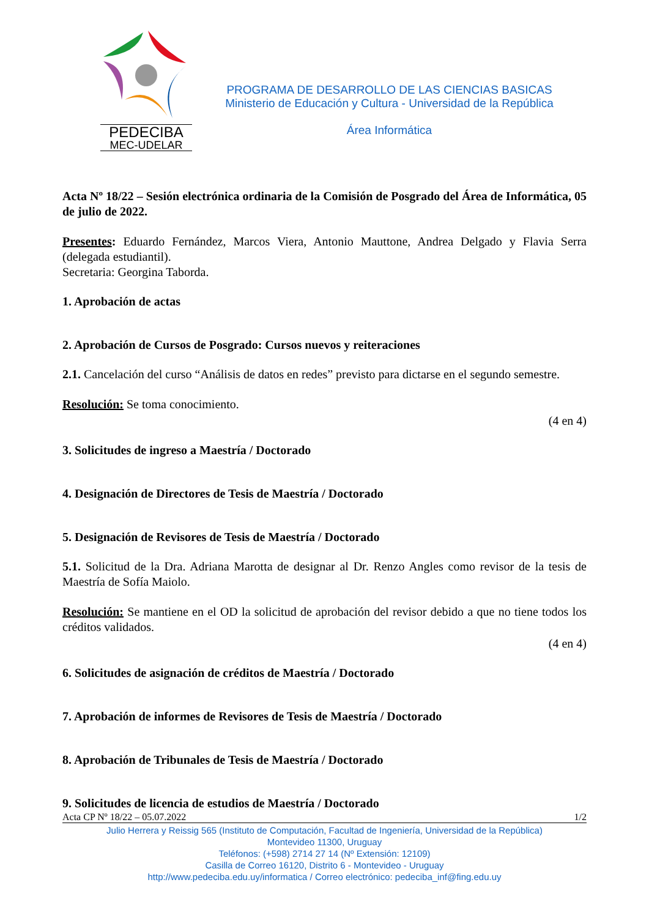PEDECIBA
MEC-UDELAR
PROGRAMA DE DESARROLLO DE LAS CIENCIAS BASICAS
Ministerio de Educación y Cultura - Universidad de la República
Área Informática
Acta Nº 18/22 – Sesión electrónica ordinaria de la Comisión de Posgrado del Área de Informática, 05 de julio de 2022.
Presentes: Eduardo Fernández, Marcos Viera, Antonio Mauttone, Andrea Delgado y Flavia Serra (delegada estudiantil).
Secretaria: Georgina Taborda.
1. Aprobación de actas
2. Aprobación de Cursos de Posgrado: Cursos nuevos y reiteraciones
2.1. Cancelación del curso “Análisis de datos en redes” previsto para dictarse en el segundo semestre.
Resolución: Se toma conocimiento.
(4 en 4)
3. Solicitudes de ingreso a Maestría / Doctorado
4. Designación de Directores de Tesis de Maestría / Doctorado
5. Designación de Revisores de Tesis de Maestría / Doctorado
5.1. Solicitud de la Dra. Adriana Marotta de designar al Dr. Renzo Angles como revisor de la tesis de Maestría de Sofía Maiolo.
Resolución: Se mantiene en el OD la solicitud de aprobación del revisor debido a que no tiene todos los créditos validados.
(4 en 4)
6. Solicitudes de asignación de créditos de Maestría / Doctorado
7. Aprobación de informes de Revisores de Tesis de Maestría / Doctorado
8. Aprobación de Tribunales de Tesis de Maestría / Doctorado
9. Solicitudes de licencia de estudios de Maestría / Doctorado
Acta CP Nº 18/22 – 05.07.2022 1/2
Julio Herrera y Reissig 565 (Instituto de Computación, Facultad de Ingeniería, Universidad de la República)
Montevideo 11300, Uruguay
Teléfonos: (+598) 2714 27 14 (Nº Extensión: 12109)
Casilla de Correo 16120, Distrito 6 - Montevideo - Uruguay
http://www.pedeciba.edu.uy/informatica / Correo electrónico: pedeciba_inf@fing.edu.uy